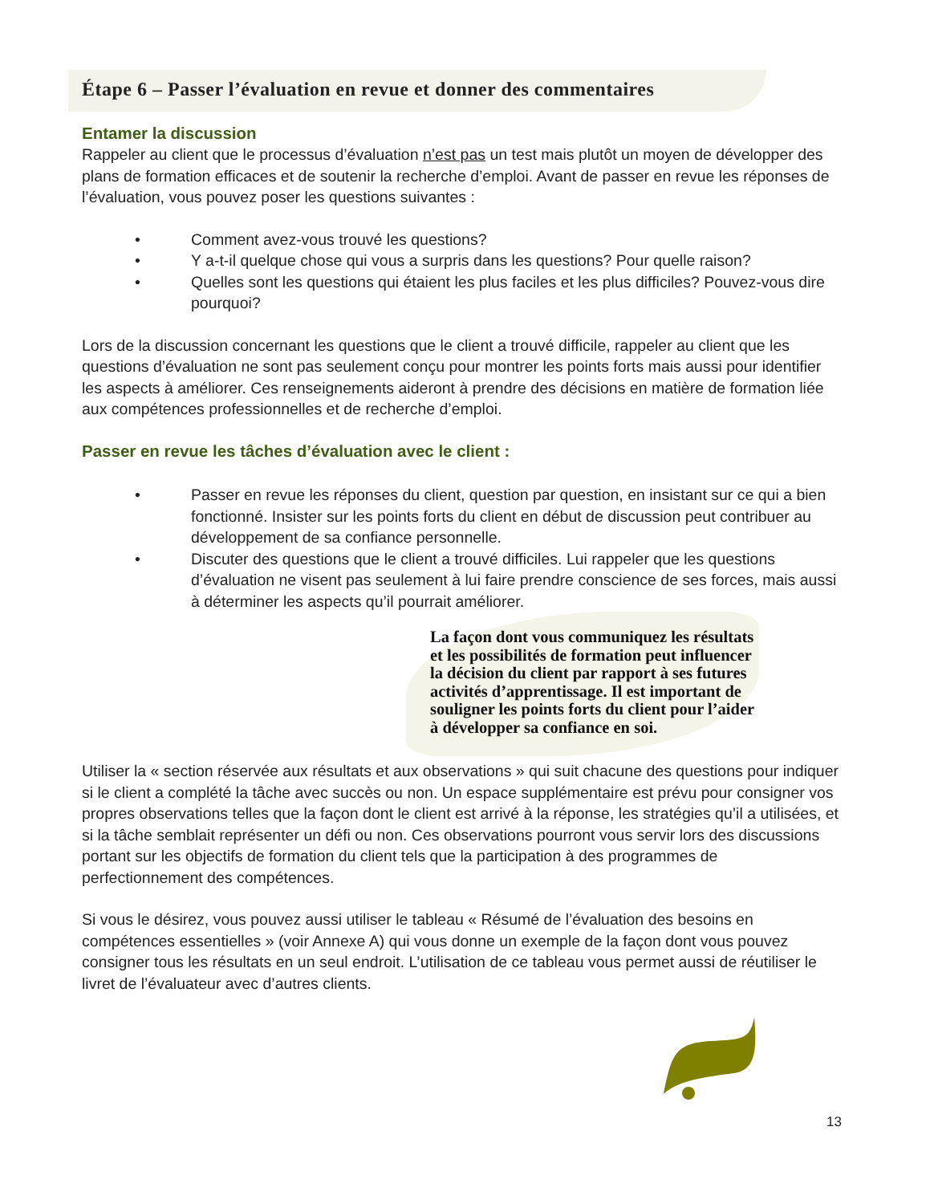Étape 6 – Passer l’évaluation en revue et donner des commentaires
Entamer la discussion
Rappeler au client que le processus d’évaluation n’est pas un test mais plutôt un moyen de développer des plans de formation efficaces et de soutenir la recherche d’emploi. Avant de passer en revue les réponses de l’évaluation, vous pouvez poser les questions suivantes :
• Comment avez-vous trouvé les questions?
• Y a-t-il quelque chose qui vous a surpris dans les questions? Pour quelle raison?
• Quelles sont les questions qui étaient les plus faciles et les plus difficiles? Pouvez-vous dire pourquoi?
Lors de la discussion concernant les questions que le client a trouvé difficile, rappeler au client que les questions d’évaluation ne sont pas seulement conçu pour montrer les points forts mais aussi pour identifier les aspects à améliorer. Ces renseignements aideront à prendre des décisions en matière de formation liée aux compétences professionnelles et de recherche d’emploi.
Passer en revue les tâches d’évaluation avec le client :
• Passer en revue les réponses du client, question par question, en insistant sur ce qui a bien fonctionné. Insister sur les points forts du client en début de discussion peut contribuer au développement de sa confiance personnelle.
• Discuter des questions que le client a trouvé difficiles. Lui rappeler que les questions d’évaluation ne visent pas seulement à lui faire prendre conscience de ses forces, mais aussi à déterminer les aspects qu’il pourrait améliorer.
La façon dont vous communiquez les résultats et les possibilités de formation peut influencer la décision du client par rapport à ses futures activités d’apprentissage. Il est important de souligner les points forts du client pour l’aider à développer sa confiance en soi.
Utiliser la « section réservée aux résultats et aux observations » qui suit chacune des questions pour indiquer si le client a complété la tâche avec succès ou non. Un espace supplémentaire est prévu pour consigner vos propres observations telles que la façon dont le client est arrivé à la réponse, les stratégies qu’il a utilisées, et si la tâche semblait représenter un défi ou non. Ces observations pourront vous servir lors des discussions portant sur les objectifs de formation du client tels que la participation à des programmes de perfectionnement des compétences.
Si vous le désirez, vous pouvez aussi utiliser le tableau « Résumé de l’évaluation des besoins en compétences essentielles » (voir Annexe A) qui vous donne un exemple de la façon dont vous pouvez consigner tous les résultats en un seul endroit. L’utilisation de ce tableau vous permet aussi de réutiliser le livret de l’évaluateur avec d’autres clients.
13